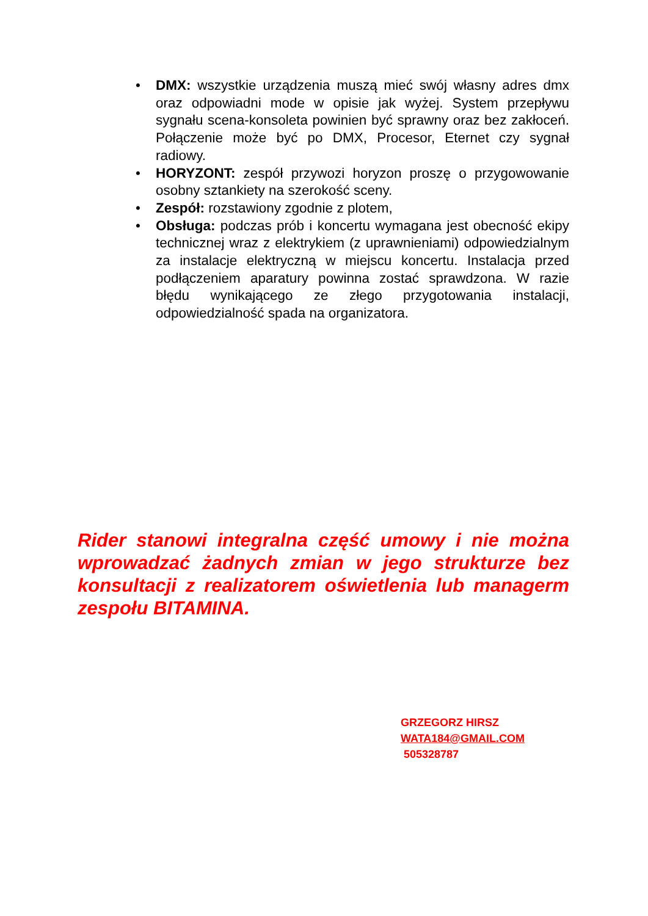• DMX: wszystkie urządzenia muszą mieć swój własny adres dmx oraz odpowiadni mode w opisie jak wyżej. System przepływu sygnału scena-konsoleta powinien być sprawny oraz bez zakłoceń. Połączenie może być po DMX, Procesor, Eternet czy sygnał radiowy.
• HORYZONT: zespół przywozi horyzon proszę o przygowowanie osobny sztankiety na szerokość sceny.
• Zespół: rozstawiony zgodnie z plotem,
• Obsługa: podczas prób i koncertu wymagana jest obecność ekipy technicznej wraz z elektrykiem (z uprawnieniami) odpowiedzialnym za instalacje elektryczną w miejscu koncertu. Instalacja przed podłączeniem aparatury powinna zostać sprawdzona. W razie błędu wynikającego ze złego przygotowania instalacji, odpowiedzialność spada na organizatora.
Rider stanowi integralna część umowy i nie można wprowadzać żadnych zmian w jego strukturze bez konsultacji z realizatorem oświetlenia lub managerm zespołu BITAMINA.
GRZEGORZ HIRSZ
WATA184@GMAIL.COM
505328787